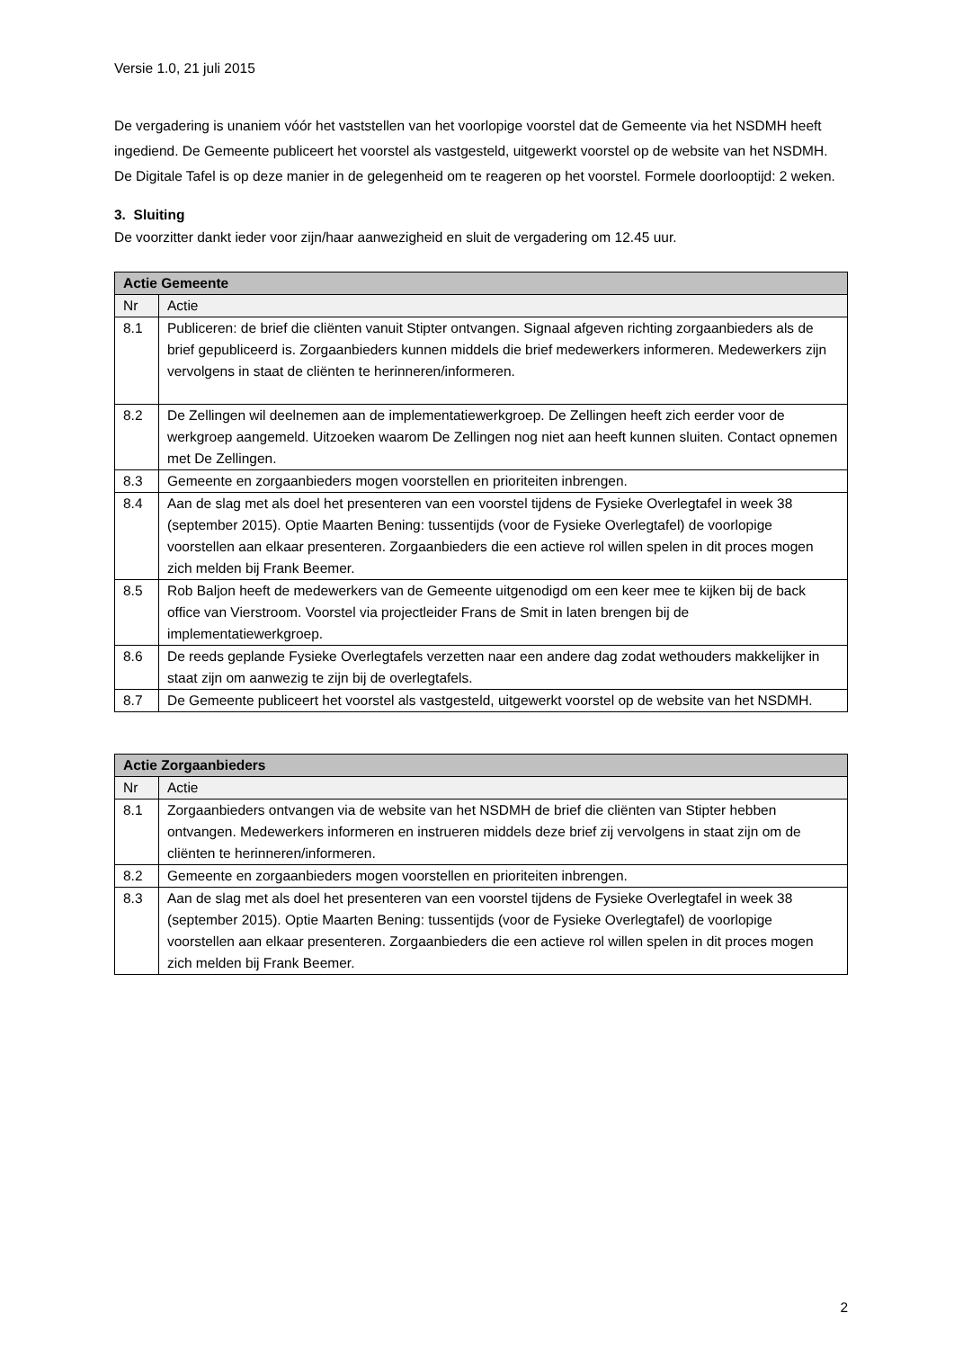Versie 1.0, 21 juli 2015
De vergadering is unaniem vóór het vaststellen van het voorlopige voorstel dat de Gemeente via het NSDMH heeft ingediend. De Gemeente publiceert het voorstel als vastgesteld, uitgewerkt voorstel op de website van het NSDMH. De Digitale Tafel is op deze manier in de gelegenheid om te reageren op het voorstel. Formele doorlooptijd: 2 weken.
3. Sluiting
De voorzitter dankt ieder voor zijn/haar aanwezigheid en sluit de vergadering om 12.45 uur.
| Actie Gemeente | |
| --- | --- |
| Nr | Actie |
| 8.1 | Publiceren: de brief die cliënten vanuit Stipter ontvangen. Signaal afgeven richting zorgaanbieders als de brief gepubliceerd is. Zorgaanbieders kunnen middels die brief medewerkers informeren. Medewerkers zijn vervolgens in staat de cliënten te herinneren/informeren. |
| 8.2 | De Zellingen wil deelnemen aan de implementatiewerkgroep. De Zellingen heeft zich eerder voor de werkgroep aangemeld. Uitzoeken waarom De Zellingen nog niet aan heeft kunnen sluiten. Contact opnemen met De Zellingen. |
| 8.3 | Gemeente en zorgaanbieders mogen voorstellen en prioriteiten inbrengen. |
| 8.4 | Aan de slag met als doel het presenteren van een voorstel tijdens de Fysieke Overlegtafel in week 38 (september 2015). Optie Maarten Bening: tussentijds (voor de Fysieke Overlegtafel) de voorlopige voorstellen aan elkaar presenteren. Zorgaanbieders die een actieve rol willen spelen in dit proces mogen zich melden bij Frank Beemer. |
| 8.5 | Rob Baljon heeft de medewerkers van de Gemeente uitgenodigd om een keer mee te kijken bij de back office van Vierstroom. Voorstel via projectleider Frans de Smit in laten brengen bij de implementatiewerkgroep. |
| 8.6 | De reeds geplande Fysieke Overlegtafels verzetten naar een andere dag zodat wethouders makkelijker in staat zijn om aanwezig te zijn bij de overlegtafels. |
| 8.7 | De Gemeente publiceert het voorstel als vastgesteld, uitgewerkt voorstel op de website van het NSDMH. |
| Actie Zorgaanbieders | |
| --- | --- |
| Nr | Actie |
| 8.1 | Zorgaanbieders ontvangen via de website van het NSDMH de brief die cliënten van Stipter hebben ontvangen. Medewerkers informeren en instrueren middels deze brief zij vervolgens in staat zijn om de cliënten te herinneren/informeren. |
| 8.2 | Gemeente en zorgaanbieders mogen voorstellen en prioriteiten inbrengen. |
| 8.3 | Aan de slag met als doel het presenteren van een voorstel tijdens de Fysieke Overlegtafel in week 38 (september 2015). Optie Maarten Bening: tussentijds (voor de Fysieke Overlegtafel) de voorlopige voorstellen aan elkaar presenteren. Zorgaanbieders die een actieve rol willen spelen in dit proces mogen zich melden bij Frank Beemer. |
2